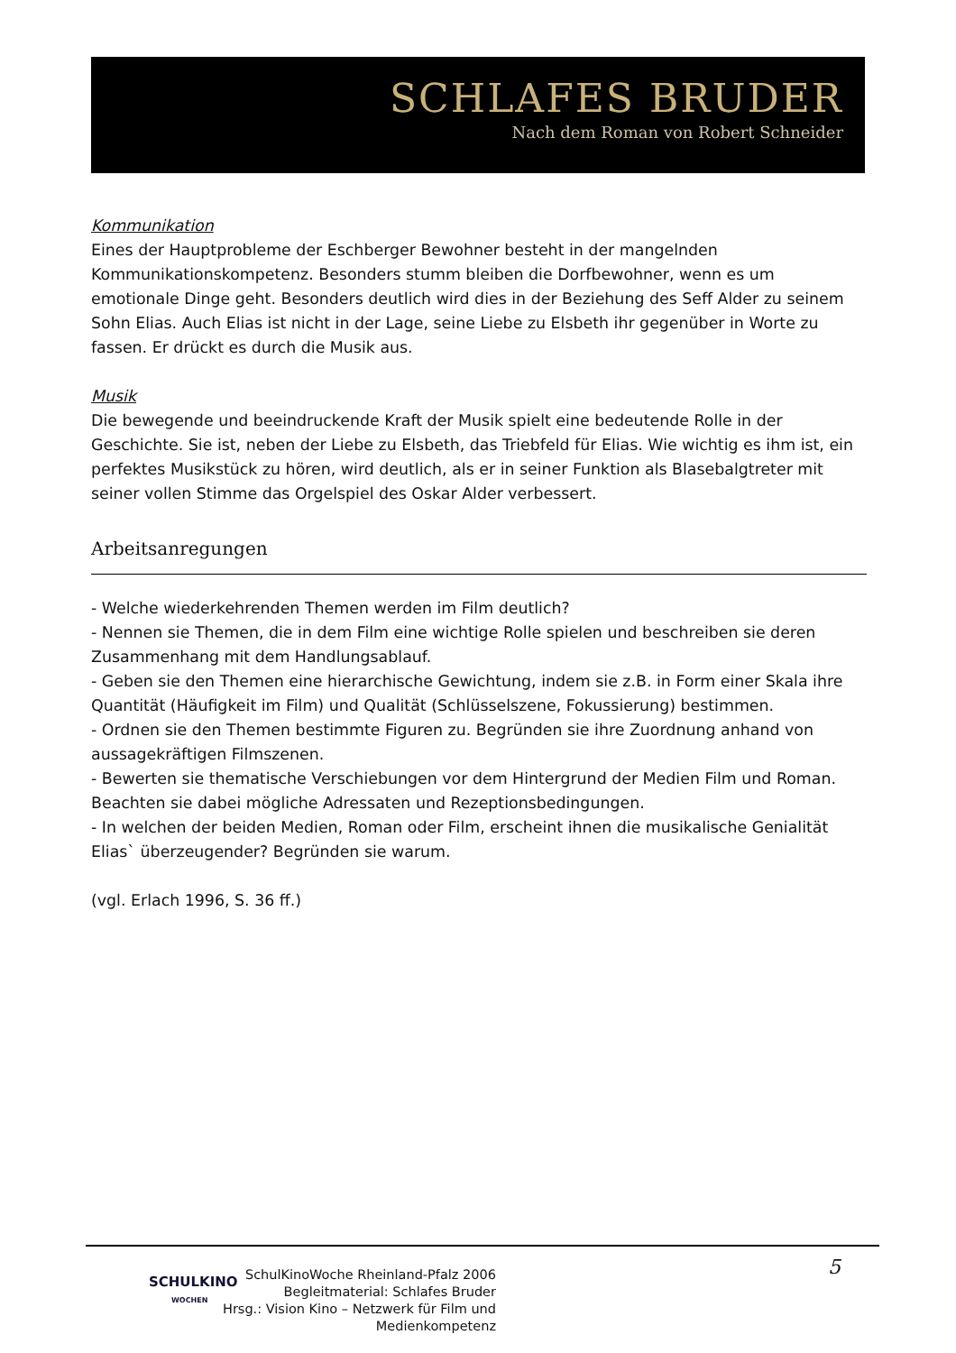SCHLAFES BRUDER
Nach dem Roman von Robert Schneider
Kommunikation
Eines der Hauptprobleme der Eschberger Bewohner besteht in der mangelnden Kommunikationskompetenz. Besonders stumm bleiben die Dorfbewohner, wenn es um emotionale Dinge geht. Besonders deutlich wird dies in der Beziehung des Seff Alder zu seinem Sohn Elias. Auch Elias ist nicht in der Lage, seine Liebe zu Elsbeth ihr gegenüber in Worte zu fassen. Er drückt es durch die Musik aus.
Musik
Die bewegende und beeindruckende Kraft der Musik spielt eine bedeutende Rolle in der Geschichte. Sie ist, neben der Liebe zu Elsbeth, das Triebfeld für Elias. Wie wichtig es ihm ist, ein perfektes Musikstück zu hören, wird deutlich, als er in seiner Funktion als Blasebalgtreter mit seiner vollen Stimme das Orgelspiel des Oskar Alder verbessert.
Arbeitsanregungen
- Welche wiederkehrenden Themen werden im Film deutlich?
- Nennen sie Themen, die in dem Film eine wichtige Rolle spielen und beschreiben sie deren Zusammenhang mit dem Handlungsablauf.
- Geben sie den Themen eine hierarchische Gewichtung, indem sie z.B. in Form einer Skala ihre Quantität (Häufigkeit im Film) und Qualität (Schlüsselszene, Fokussierung) bestimmen.
- Ordnen sie den Themen bestimmte Figuren zu. Begründen sie ihre Zuordnung anhand von aussagekräftigen Filmszenen.
- Bewerten sie thematische Verschiebungen vor dem Hintergrund der Medien Film und Roman. Beachten sie dabei mögliche Adressaten und Rezeptionsbedingungen.
- In welchen der beiden Medien, Roman oder Film, erscheint ihnen die musikalische Genialität Elias` überzeugender? Begründen sie warum.
(vgl. Erlach 1996, S. 36 ff.)
SCHULKINO
WOCHEN
SchulKinoWoche Rheinland-Pfalz 2006
Begleitmaterial: Schlafes Bruder
Hrsg.: Vision Kino – Netzwerk für Film und Medienkompetenz
5